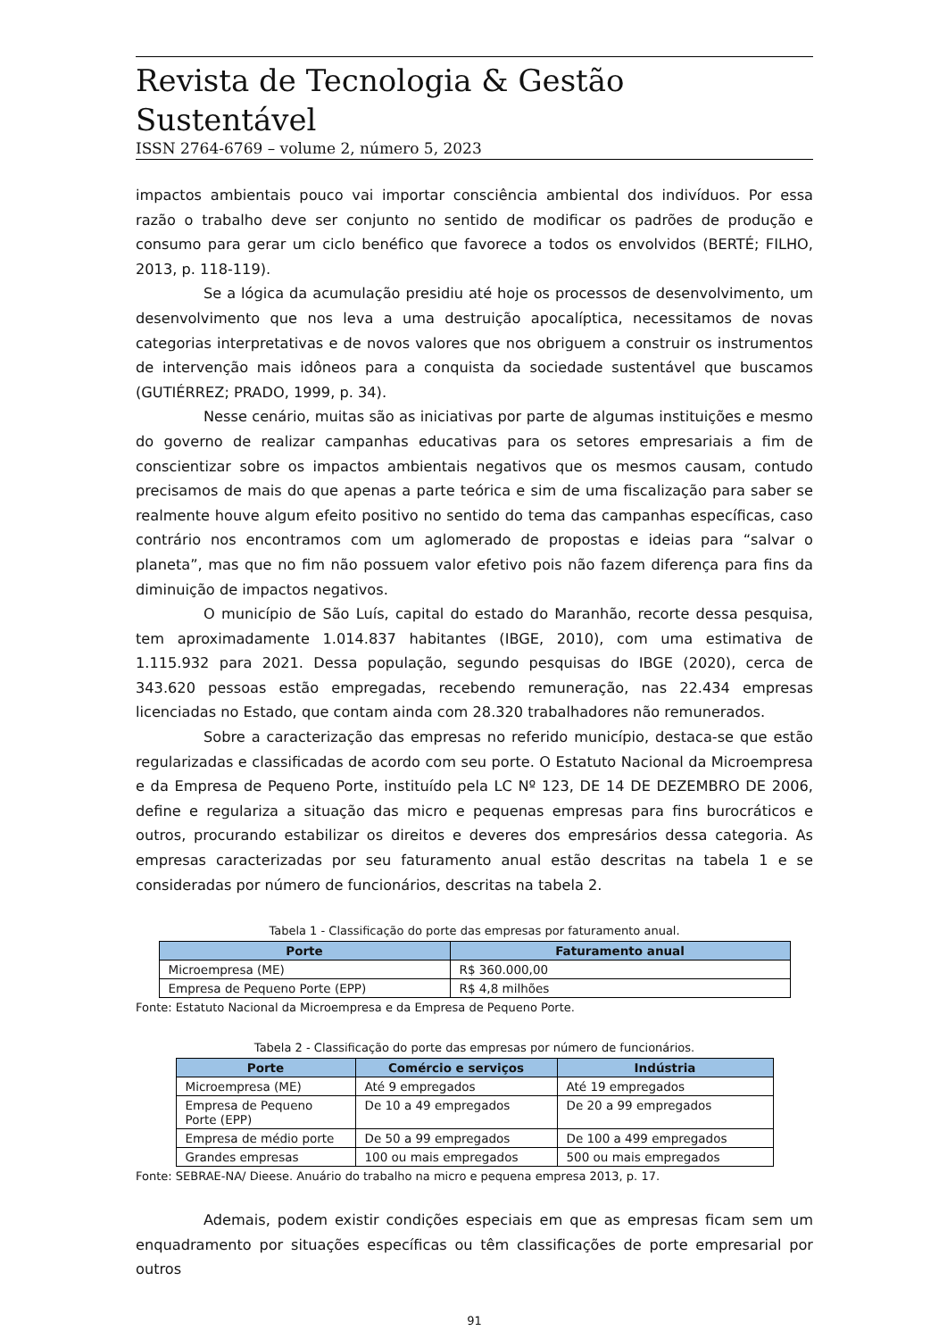Revista de Tecnologia & Gestão Sustentável
ISSN 2764-6769 – volume 2, número 5, 2023
impactos ambientais pouco vai importar consciência ambiental dos indivíduos. Por essa razão o trabalho deve ser conjunto no sentido de modificar os padrões de produção e consumo para gerar um ciclo benéfico que favorece a todos os envolvidos (BERTÉ; FILHO, 2013, p. 118-119).
Se a lógica da acumulação presidiu até hoje os processos de desenvolvimento, um desenvolvimento que nos leva a uma destruição apocalíptica, necessitamos de novas categorias interpretativas e de novos valores que nos obriguem a construir os instrumentos de intervenção mais idôneos para a conquista da sociedade sustentável que buscamos (GUTIÉRREZ; PRADO, 1999, p. 34).
Nesse cenário, muitas são as iniciativas por parte de algumas instituições e mesmo do governo de realizar campanhas educativas para os setores empresariais a fim de conscientizar sobre os impactos ambientais negativos que os mesmos causam, contudo precisamos de mais do que apenas a parte teórica e sim de uma fiscalização para saber se realmente houve algum efeito positivo no sentido do tema das campanhas específicas, caso contrário nos encontramos com um aglomerado de propostas e ideias para “salvar o planeta”, mas que no fim não possuem valor efetivo pois não fazem diferença para fins da diminuição de impactos negativos.
O município de São Luís, capital do estado do Maranhão, recorte dessa pesquisa, tem aproximadamente 1.014.837 habitantes (IBGE, 2010), com uma estimativa de 1.115.932 para 2021. Dessa população, segundo pesquisas do IBGE (2020), cerca de 343.620 pessoas estão empregadas, recebendo remuneração, nas 22.434 empresas licenciadas no Estado, que contam ainda com 28.320 trabalhadores não remunerados.
Sobre a caracterização das empresas no referido município, destaca-se que estão regularizadas e classificadas de acordo com seu porte. O Estatuto Nacional da Microempresa e da Empresa de Pequeno Porte, instituído pela LC Nº 123, DE 14 DE DEZEMBRO DE 2006, define e regulariza a situação das micro e pequenas empresas para fins burocráticos e outros, procurando estabilizar os direitos e deveres dos empresários dessa categoria. As empresas caracterizadas por seu faturamento anual estão descritas na tabela 1 e se consideradas por número de funcionários, descritas na tabela 2.
Tabela 1 - Classificação do porte das empresas por faturamento anual.
| Porte | Faturamento anual |
| --- | --- |
| Microempresa (ME) | R$ 360.000,00 |
| Empresa de Pequeno Porte (EPP) | R$ 4,8 milhões |
Fonte: Estatuto Nacional da Microempresa e da Empresa de Pequeno Porte.
Tabela 2 - Classificação do porte das empresas por número de funcionários.
| Porte | Comércio e serviços | Indústria |
| --- | --- | --- |
| Microempresa (ME) | Até 9 empregados | Até 19 empregados |
| Empresa de Pequeno Porte (EPP) | De 10 a 49 empregados | De 20 a 99 empregados |
| Empresa de médio porte | De 50 a 99 empregados | De 100 a 499 empregados |
| Grandes empresas | 100 ou mais empregados | 500 ou mais empregados |
Fonte: SEBRAE-NA/ Dieese. Anuário do trabalho na micro e pequena empresa 2013, p. 17.
Ademais, podem existir condições especiais em que as empresas ficam sem um enquadramento por situações específicas ou têm classificações de porte empresarial por outros
91